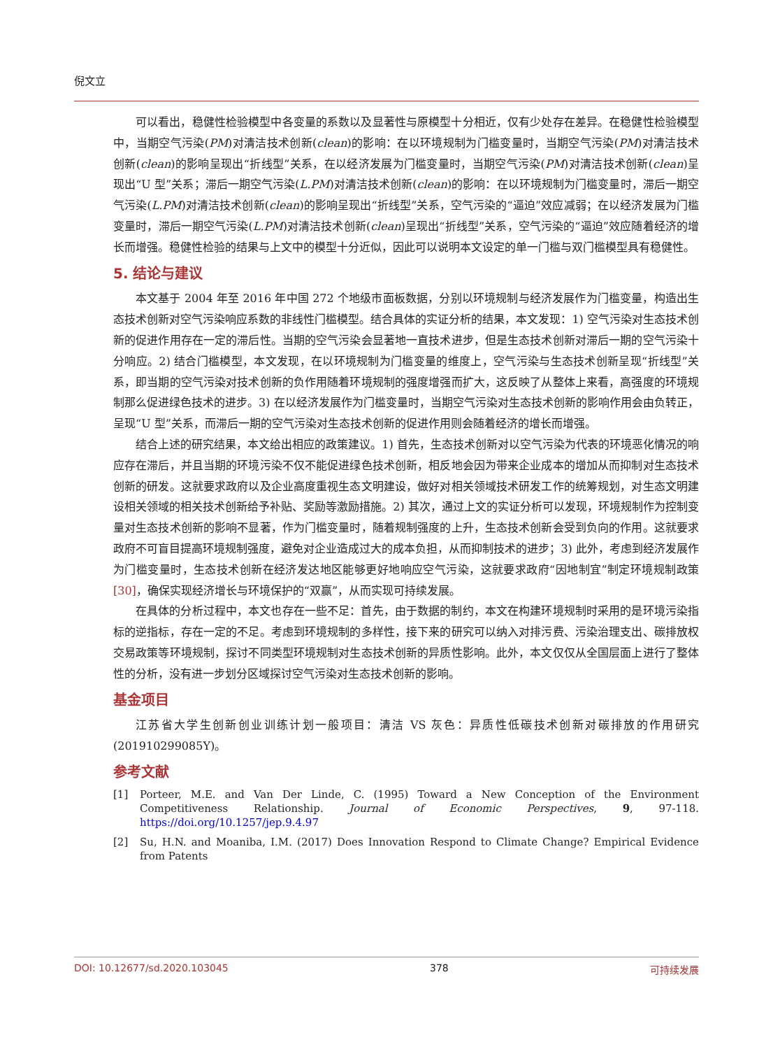倪文立
可以看出，稳健性检验模型中各变量的系数以及显著性与原模型十分相近，仅有少处存在差异。在稳健性检验模型中，当期空气污染(PM)对清洁技术创新(clean)的影响：在以环境规制为门槛变量时，当期空气污染(PM)对清洁技术创新(clean)的影响呈现出“折线型”关系，在以经济发展为门槛变量时，当期空气污染(PM)对清洁技术创新(clean)呈现出“U 型”关系；滞后一期空气污染(L.PM)对清洁技术创新(clean)的影响：在以环境规制为门槛变量时，滞后一期空气污染(L.PM)对清洁技术创新(clean)的影响呈现出“折线型”关系，空气污染的“逼迫”效应减弱；在以经济发展为门槛变量时，滞后一期空气污染(L.PM)对清洁技术创新(clean)呈现出“折线型”关系，空气污染的“逼迫”效应随着经济的增长而增强。稳健性检验的结果与上文中的模型十分近似，因此可以说明本文设定的单一门槛与双门槛模型具有稳健性。
5. 结论与建议
本文基于 2004 年至 2016 年中国 272 个地级市面板数据，分别以环境规制与经济发展作为门槛变量，构造出生态技术创新对空气污染响应系数的非线性门槛模型。结合具体的实证分析的结果，本文发现：1) 空气污染对生态技术创新的促进作用存在一定的滞后性。当期的空气污染会显著地一直技术进步，但是生态技术创新对滞后一期的空气污染十分响应。2) 结合门槛模型，本文发现，在以环境规制为门槛变量的维度上，空气污染与生态技术创新呈现“折线型”关系，即当期的空气污染对技术创新的负作用随着环境规制的强度增强而扩大，这反映了从整体上来看，高强度的环境规制那么促进绿色技术的进步。3) 在以经济发展作为门槛变量时，当期空气污染对生态技术创新的影响作用会由负转正，呈现“U 型”关系，而滞后一期的空气污染对生态技术创新的促进作用则会随着经济的增长而增强。
结合上述的研究结果，本文给出相应的政策建议。1) 首先，生态技术创新对以空气污染为代表的环境恶化情况的响应存在滞后，并且当期的环境污染不仅不能促进绿色技术创新，相反地会因为带来企业成本的增加从而抑制对生态技术创新的研发。这就要求政府以及企业高度重视生态文明建设，做好对相关领域技术研发工作的统筹规划，对生态文明建设相关领域的相关技术创新给予补贴、奖励等激励措施。2) 其次，通过上文的实证分析可以发现，环境规制作为控制变量对生态技术创新的影响不显著，作为门槛变量时，随着规制强度的上升，生态技术创新会受到负向的作用。这就要求政府不可盲目提高环境规制强度，避免对企业造成过大的成本负担，从而抑制技术的进步；3) 此外，考虑到经济发展作为门槛变量时，生态技术创新在经济发达地区能够更好地响应空气污染，这就要求政府“因地制宜”制定环境规制政策[30]，确保实现经济增长与环境保护的“双赢”，从而实现可持续发展。
在具体的分析过程中，本文也存在一些不足：首先，由于数据的制约，本文在构建环境规制时采用的是环境污染指标的逆指标，存在一定的不足。考虑到环境规制的多样性，接下来的研究可以纳入对排污费、污染治理支出、碳排放权交易政策等环境规制，探讨不同类型环境规制对生态技术创新的异质性影响。此外，本文仅仅从全国层面上进行了整体性的分析，没有进一步划分区域探讨空气污染对生态技术创新的影响。
基金项目
江苏省大学生创新创业训练计划一般项目：清洁 VS 灰色：异质性低碳技术创新对碳排放的作用研究(201910299085Y)。
参考文献
[1] Porteer, M.E. and Van Der Linde, C. (1995) Toward a New Conception of the Environment Competitiveness Relationship. Journal of Economic Perspectives, 9, 97-118. https://doi.org/10.1257/jep.9.4.97
[2] Su, H.N. and Moaniba, I.M. (2017) Does Innovation Respond to Climate Change? Empirical Evidence from Patents
DOI: 10.12677/sd.2020.103045 378 可持续发展